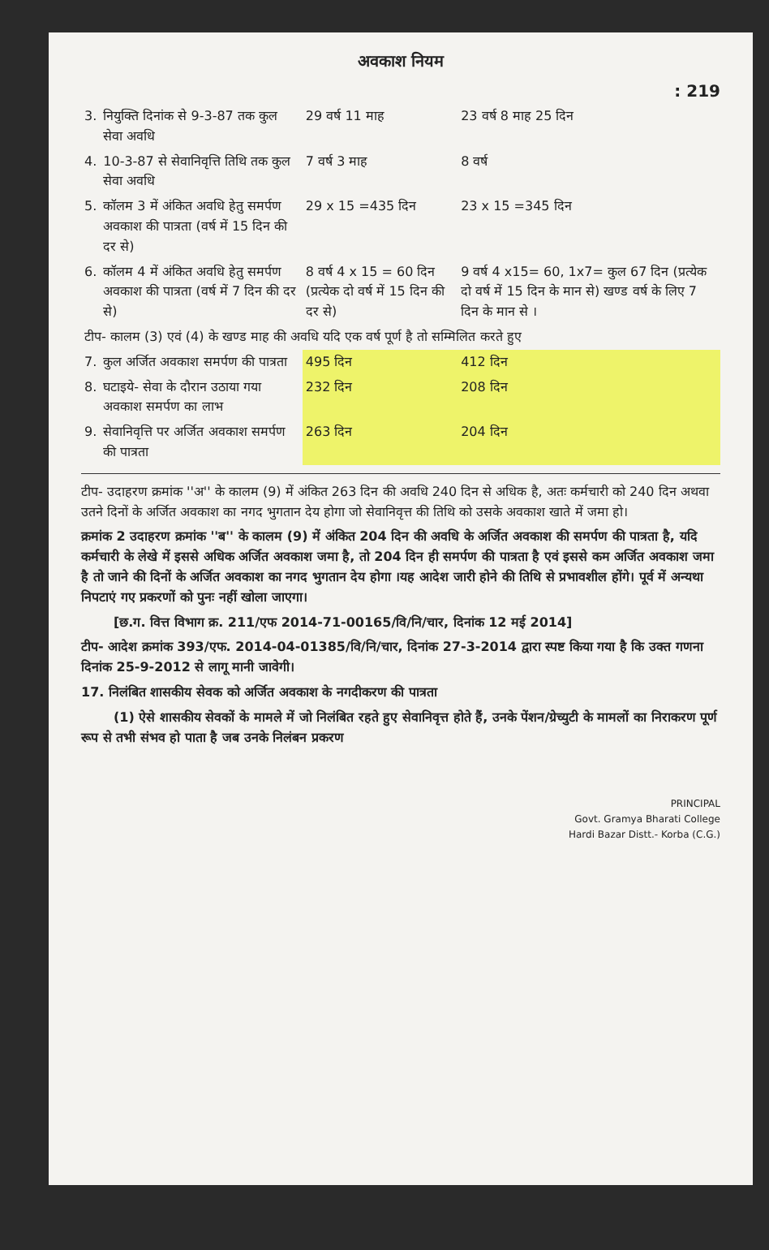अवकाश नियम
: 219
| 3. | नियुक्ति दिनांक से 9-3-87 तक कुल सेवा अवधि | 29 वर्ष 11 माह | 23 वर्ष 8 माह 25 दिन |
| 4. | 10-3-87 से सेवानिवृत्ति तिथि तक कुल सेवा अवधि | 7 वर्ष 3 माह | 8 वर्ष |
| 5. | कॉलम 3 में अंकित अवधि हेतु समर्पण अवकाश की पात्रता (वर्ष में 15 दिन की दर से) | 29 x 15 =435 दिन | 23 x 15 =345 दिन |
| 6. | कॉलम 4 में अंकित अवधि हेतु समर्पण अवकाश की पात्रता (वर्ष में 7 दिन की दर से) | 8 वर्ष 4 x 15 = 60 दिन (प्रत्येक दो वर्ष में 15 दिन की दर से) | 9 वर्ष 4 x15= 60, 1x7= कुल 67 दिन (प्रत्येक दो वर्ष में 15 दिन के मान से) खण्ड वर्ष के लिए 7 दिन के मान से । |
| टीप- कालम (3) एवं (4) के खण्ड माह की अवधि यदि एक वर्ष पूर्ण है तो सम्मिलित करते हुए | | | |
| 7. | कुल अर्जित अवकाश समर्पण की पात्रता | 495 दिन | 412 दिन |
| 8. | घटाइये- सेवा के दौरान उठाया गया अवकाश समर्पण का लाभ | 232 दिन | 208 दिन |
| 9. | सेवानिवृत्ति पर अर्जित अवकाश समर्पण की पात्रता | 263 दिन | 204 दिन |
टीप- उदाहरण क्रमांक ''अ'' के कालम (9) में अंकित 263 दिन की अवधि 240 दिन से अधिक है, अतः कर्मचारी को 240 दिन अथवा उतने दिनों के अर्जित अवकाश का नगद भुगतान देय होगा जो सेवानिवृत्त की तिथि को उसके अवकाश खाते में जमा हो।
क्रमांक 2 उदाहरण क्रमांक ''ब'' के कालम (9) में अंकित 204 दिन की अवधि के अर्जित अवकाश की समर्पण की पात्रता है, यदि कर्मचारी के लेखे में इससे अधिक अर्जित अवकाश जमा है, तो 204 दिन ही समर्पण की पात्रता है एवं इससे कम अर्जित अवकाश जमा है तो जाने की दिनों के अर्जित अवकाश का नगद भुगतान देय होगा ।यह आदेश जारी होने की तिथि से प्रभावशील होंगे। पूर्व में अन्यथा निपटाएं गए प्रकरणों को पुनः नहीं खोला जाएगा।
[छ.ग. वित्त विभाग क्र. 211/एफ 2014-71-00165/वि/नि/चार, दिनांक 12 मई 2014]
टीप- आदेश क्रमांक 393/एफ. 2014-04-01385/वि/नि/चार, दिनांक 27-3-2014 द्वारा स्पष्ट किया गया है कि उक्त गणना दिनांक 25-9-2012 से लागू मानी जावेगी।
17. निलंबित शासकीय सेवक को अर्जित अवकाश के नगदीकरण की पात्रता
(1) ऐसे शासकीय सेवकों के मामले में जो निलंबित रहते हुए सेवानिवृत्त होते हैं, उनके पेंशन/ग्रेच्युटी के मामलों का निराकरण पूर्ण रूप से तभी संभव हो पाता है जब उनके निलंबन प्रकरण
PRINCIPAL
Govt. Gramya Bharati College
Hardi Bazar Distt.- Korba (C.G.)